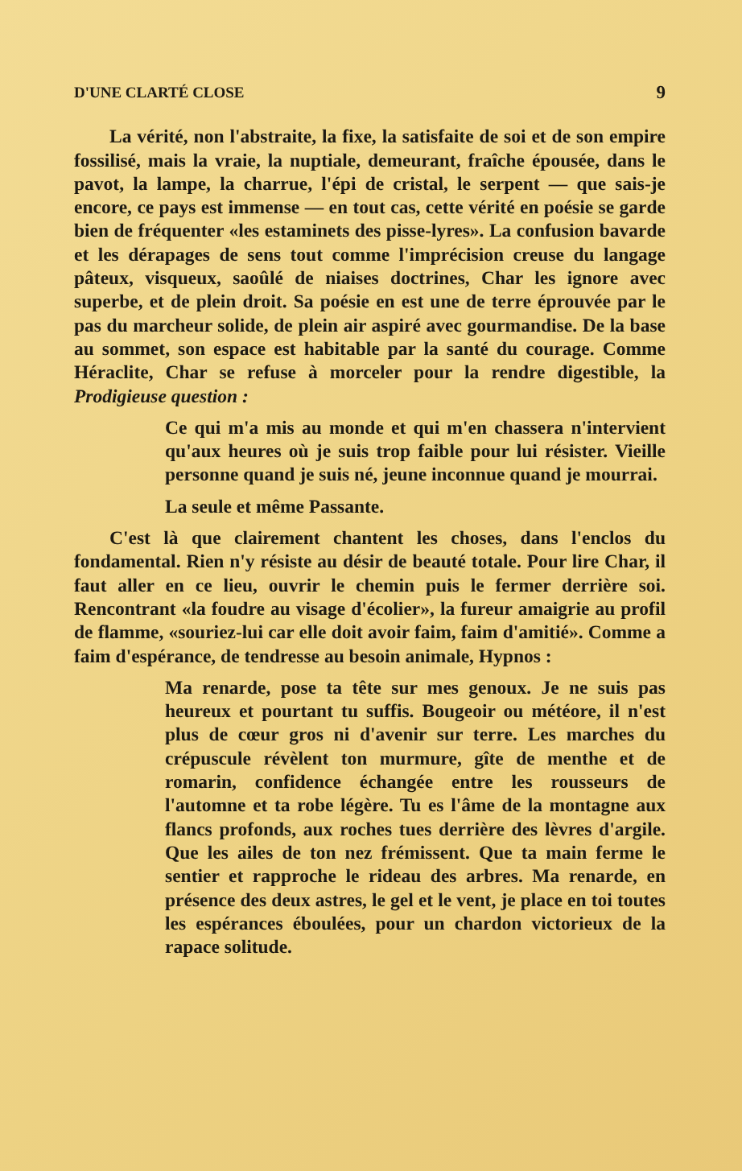D'UNE CLARTÉ CLOSE 9
La vérité, non l'abstraite, la fixe, la satisfaite de soi et de son empire fossilisé, mais la vraie, la nuptiale, demeurant, fraîche épousée, dans le pavot, la lampe, la charrue, l'épi de cristal, le serpent — que sais-je encore, ce pays est immense — en tout cas, cette vérité en poésie se garde bien de fréquenter «les estaminets des pisse-lyres». La confusion bavarde et les dérapages de sens tout comme l'imprécision creuse du langage pâteux, visqueux, saoûlé de niaises doctrines, Char les ignore avec superbe, et de plein droit. Sa poésie en est une de terre éprouvée par le pas du marcheur solide, de plein air aspiré avec gourmandise. De la base au sommet, son espace est habitable par la santé du courage. Comme Héraclite, Char se refuse à morceler pour la rendre digestible, la Prodigieuse question :
Ce qui m'a mis au monde et qui m'en chassera n'intervient qu'aux heures où je suis trop faible pour lui résister. Vieille personne quand je suis né, jeune inconnue quand je mourrai.
La seule et même Passante.
C'est là que clairement chantent les choses, dans l'enclos du fondamental. Rien n'y résiste au désir de beauté totale. Pour lire Char, il faut aller en ce lieu, ouvrir le chemin puis le fermer derrière soi. Rencontrant «la foudre au visage d'écolier», la fureur amaigrie au profil de flamme, «souriez-lui car elle doit avoir faim, faim d'amitié». Comme a faim d'espérance, de tendresse au besoin animale, Hypnos :
Ma renarde, pose ta tête sur mes genoux. Je ne suis pas heureux et pourtant tu suffis. Bougeoir ou météore, il n'est plus de cœur gros ni d'avenir sur terre. Les marches du crépuscule révèlent ton murmure, gîte de menthe et de romarin, confidence échangée entre les rousseurs de l'automne et ta robe légère. Tu es l'âme de la montagne aux flancs profonds, aux roches tues derrière des lèvres d'argile. Que les ailes de ton nez frémissent. Que ta main ferme le sentier et rapproche le rideau des arbres. Ma renarde, en présence des deux astres, le gel et le vent, je place en toi toutes les espérances éboulées, pour un chardon victorieux de la rapace solitude.